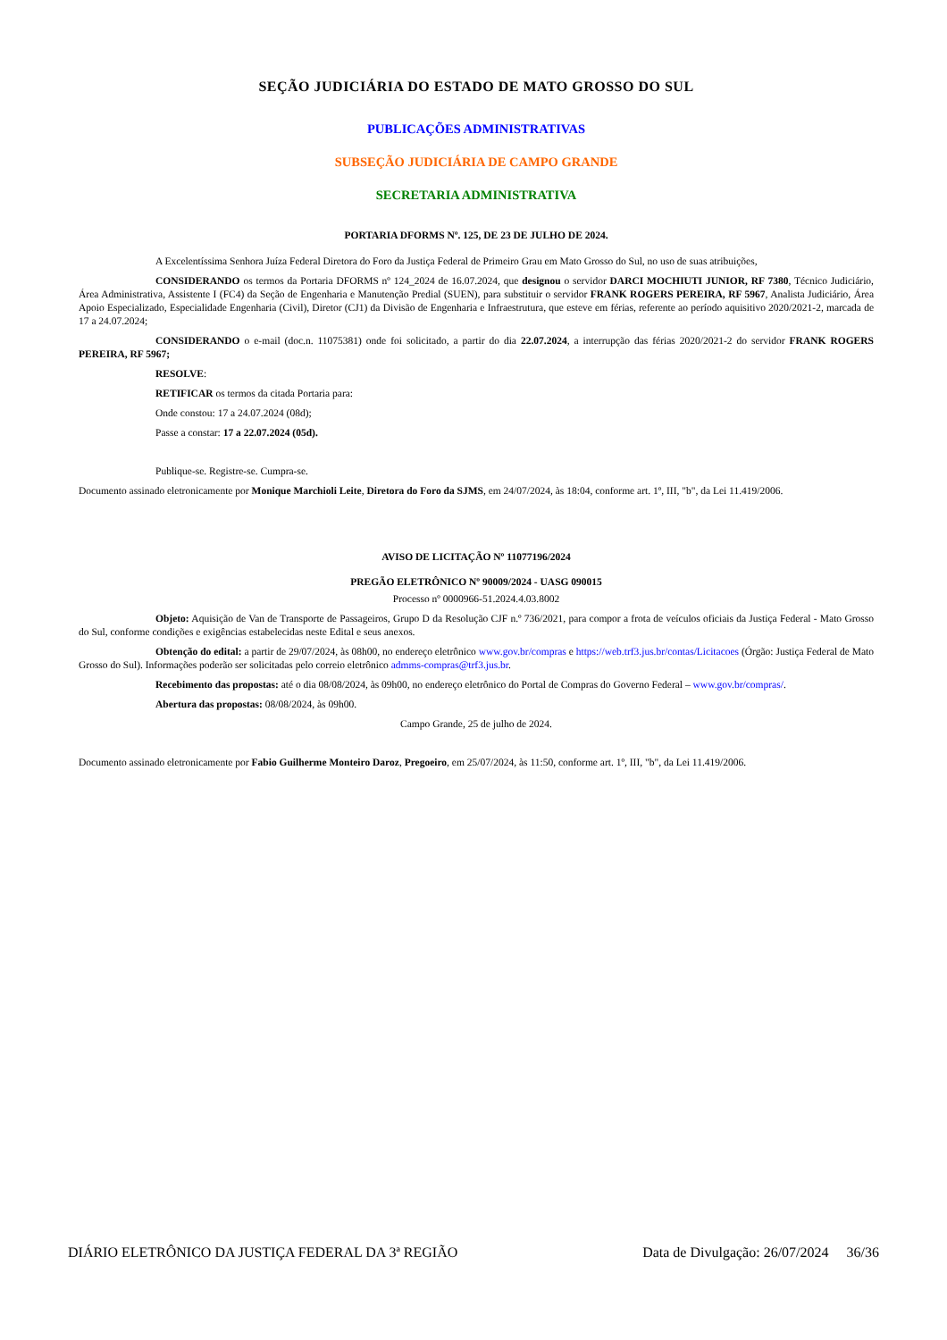SEÇÃO JUDICIÁRIA DO ESTADO DE MATO GROSSO DO SUL
PUBLICAÇÕES ADMINISTRATIVAS
SUBSEÇÃO JUDICIÁRIA DE CAMPO GRANDE
SECRETARIA ADMINISTRATIVA
PORTARIA DFORMS Nº. 125, DE 23 DE JULHO DE 2024.
A Excelentíssima Senhora Juíza Federal Diretora do Foro da Justiça Federal de Primeiro Grau em Mato Grosso do Sul, no uso de suas atribuições,
CONSIDERANDO os termos da Portaria DFORMS nº 124_2024 de 16.07.2024, que designou o servidor DARCI MOCHIUTI JUNIOR, RF 7380, Técnico Judiciário, Área Administrativa, Assistente I (FC4) da Seção de Engenharia e Manutenção Predial (SUEN), para substituir o servidor FRANK ROGERS PEREIRA, RF 5967, Analista Judiciário, Área Apoio Especializado, Especialidade Engenharia (Civil), Diretor (CJ1) da Divisão de Engenharia e Infraestrutura, que esteve em férias, referente ao período aquisitivo 2020/2021-2, marcada de 17 a 24.07.2024;
CONSIDERANDO o e-mail (doc.n. 11075381) onde foi solicitado, a partir do dia 22.07.2024, a interrupção das férias 2020/2021-2 do servidor FRANK ROGERS PEREIRA, RF 5967;
RESOLVE:
RETIFICAR os termos da citada Portaria para:
Onde constou: 17 a 24.07.2024 (08d);
Passe a constar: 17 a 22.07.2024 (05d).
Publique-se. Registre-se. Cumpra-se.
Documento assinado eletronicamente por Monique Marchioli Leite, Diretora do Foro da SJMS, em 24/07/2024, às 18:04, conforme art. 1º, III, "b", da Lei 11.419/2006.
AVISO DE LICITAÇÃO Nº 11077196/2024
PREGÃO ELETRÔNICO Nº 90009/2024 - UASG 090015
Processo nº 0000966-51.2024.4.03.8002
Objeto: Aquisição de Van de Transporte de Passageiros, Grupo D da Resolução CJF n.º 736/2021, para compor a frota de veículos oficiais da Justiça Federal - Mato Grosso do Sul, conforme condições e exigências estabelecidas neste Edital e seus anexos.
Obtenção do edital: a partir de 29/07/2024, às 08h00, no endereço eletrônico www.gov.br/compras e https://web.trf3.jus.br/contas/Licitacoes (Órgão: Justiça Federal de Mato Grosso do Sul). Informações poderão ser solicitadas pelo correio eletrônico admms-compras@trf3.jus.br.
Recebimento das propostas: até o dia 08/08/2024, às 09h00, no endereço eletrônico do Portal de Compras do Governo Federal – www.gov.br/compras/.
Abertura das propostas: 08/08/2024, às 09h00.
Campo Grande, 25 de julho de 2024.
Documento assinado eletronicamente por Fabio Guilherme Monteiro Daroz, Pregoeiro, em 25/07/2024, às 11:50, conforme art. 1º, III, "b", da Lei 11.419/2006.
DIÁRIO ELETRÔNICO DA JUSTIÇA FEDERAL DA 3ª REGIÃO Data de Divulgação: 26/07/2024 36/36